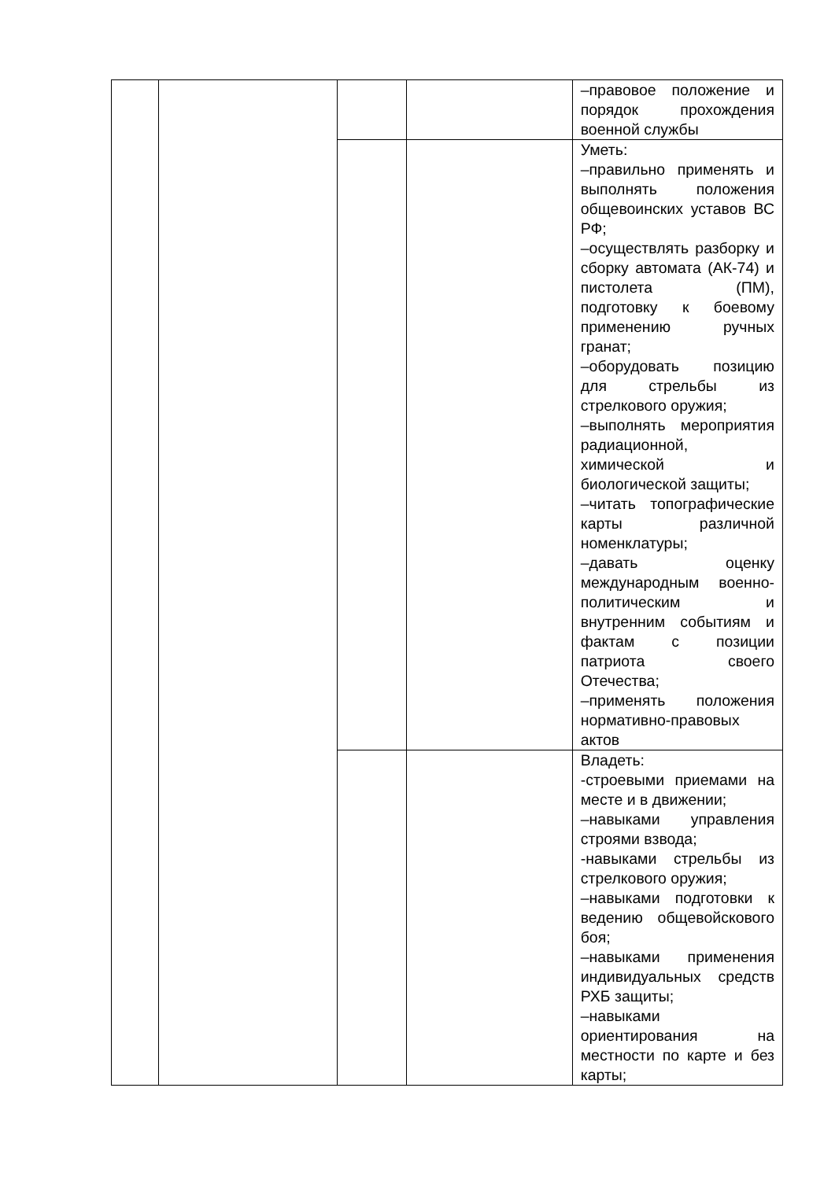| | | | | –правовое положение и порядок прохождения военной службы |
| | | | | Уметь: –правильно применять и выполнять положения общевоинских уставов ВС РФ; –осуществлять разборку и сборку автомата (АК-74) и пистолета (ПМ), подготовку к боевому применению ручных гранат; –оборудовать позицию для стрельбы из стрелкового оружия; –выполнять мероприятия радиационной, химической и биологической защиты; –читать топографические карты различной номенклатуры; –давать оценку международным военно-политическим и внутренним событиям и фактам с позиции патриота своего Отечества; –применять положения нормативно-правовых актов |
| | | | | Владеть: -строевыми приемами на месте и в движении; –навыками управления строями взвода; -навыками стрельбы из стрелкового оружия; –навыками подготовки к ведению общевойскового боя; –навыками применения индивидуальных средств РХБ защиты; –навыками ориентирования на местности по карте и без карты; |